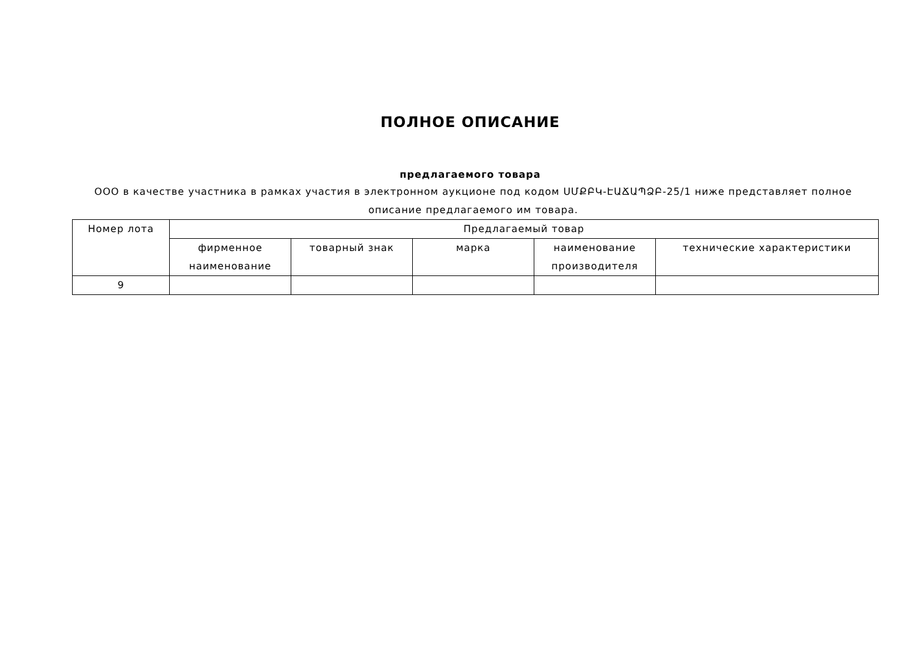ПОЛНОЕ ОПИСАНИЕ
предлагаемого товара
ООО в качестве участника в рамках участия в электронном аукционе под кодом ՍՄՔԲԿ-ԷԱՃԱՊՁԲ-25/1 ниже представляет полное описание предлагаемого им товара.
| Номер лота | Предлагаемый товар | | | | |
| --- | --- | --- | --- | --- | --- |
| | фирменное наименование | товарный знак | марка | наименование производителя | технические характеристики |
| 9 | | | | | |